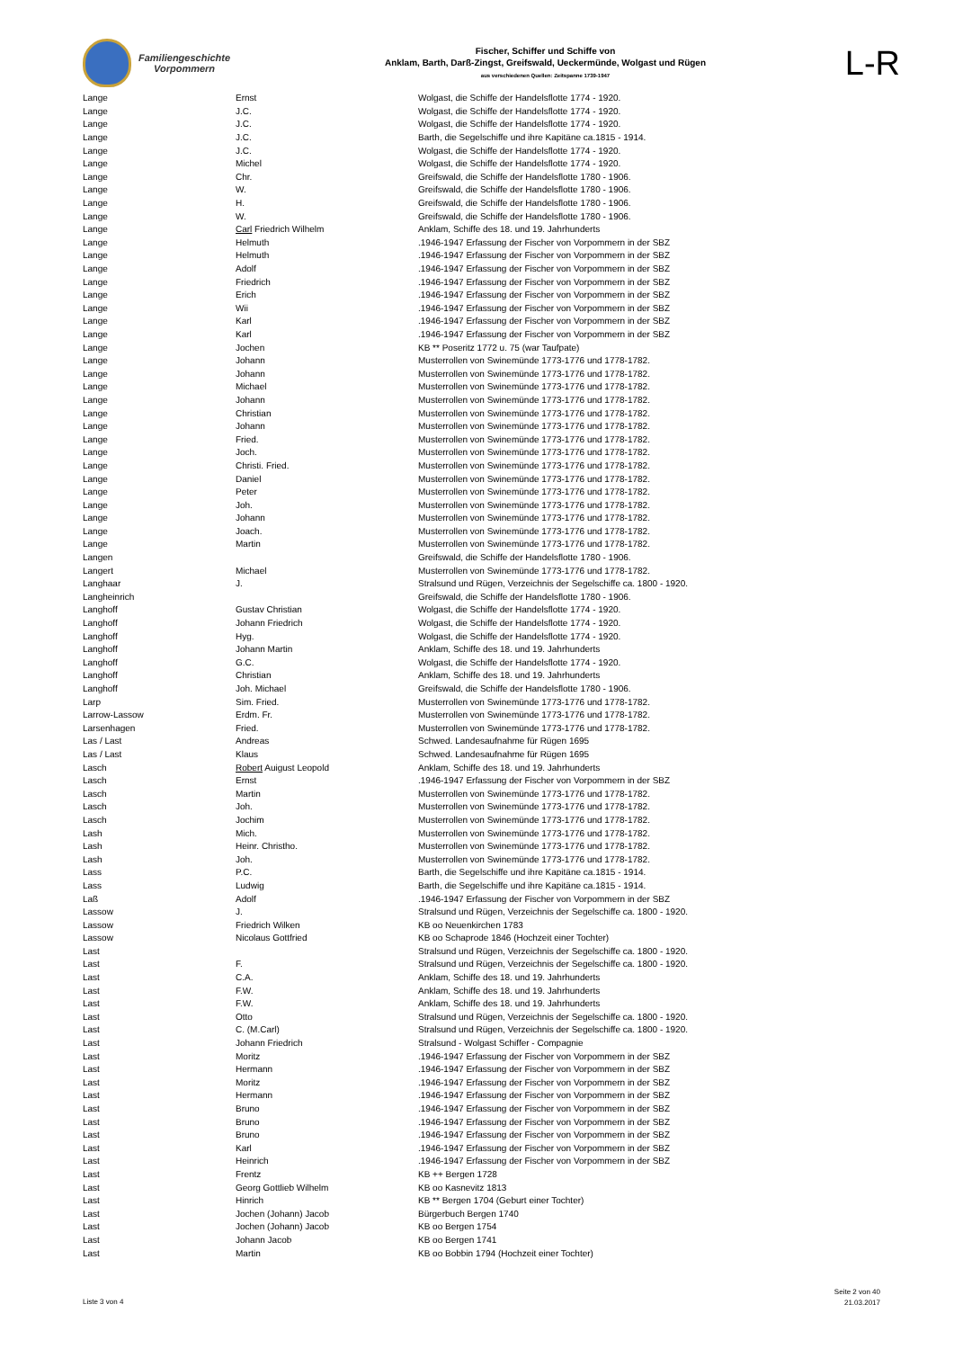Familiengeschichte
Vorpommern
Fischer, Schiffer und Schiffe von
Anklam, Barth, Darß-Zingst, Greifswald, Ueckermünde, Wolgast und Rügen
aus verschiedenen Quellen: Zeitspanne 1739-1947
L-R
| Lange | Ernst | Wolgast, die Schiffe der Handelsflotte 1774 - 1920. |
| Lange | J.C. | Wolgast, die Schiffe der Handelsflotte 1774 - 1920. |
| Lange | J.C. | Wolgast, die Schiffe der Handelsflotte 1774 - 1920. |
| Lange | J.C. | Barth, die Segelschiffe und ihre Kapitäne ca.1815 - 1914. |
| Lange | J.C. | Wolgast, die Schiffe der Handelsflotte 1774 - 1920. |
| Lange | Michel | Wolgast, die Schiffe der Handelsflotte 1774 - 1920. |
| Lange | Chr. | Greifswald, die Schiffe der Handelsflotte 1780 - 1906. |
| Lange | W. | Greifswald, die Schiffe der Handelsflotte 1780 - 1906. |
| Lange | H. | Greifswald, die Schiffe der Handelsflotte 1780 - 1906. |
| Lange | W. | Greifswald, die Schiffe der Handelsflotte 1780 - 1906. |
| Lange | Carl Friedrich Wilhelm | Anklam, Schiffe des 18. und 19. Jahrhunderts |
| Lange | Helmuth | .1946-1947 Erfassung der Fischer von Vorpommern in der SBZ |
| Lange | Helmuth | .1946-1947 Erfassung der Fischer von Vorpommern in der SBZ |
| Lange | Adolf | .1946-1947 Erfassung der Fischer von Vorpommern in der SBZ |
| Lange | Friedrich | .1946-1947 Erfassung der Fischer von Vorpommern in der SBZ |
| Lange | Erich | .1946-1947 Erfassung der Fischer von Vorpommern in der SBZ |
| Lange | Wii | .1946-1947 Erfassung der Fischer von Vorpommern in der SBZ |
| Lange | Karl | .1946-1947 Erfassung der Fischer von Vorpommern in der SBZ |
| Lange | Karl | .1946-1947 Erfassung der Fischer von Vorpommern in der SBZ |
| Lange | Jochen | KB ** Poseritz 1772 u. 75 (war Taufpate) |
| Lange | Johann | Musterrollen von Swinemünde 1773-1776 und 1778-1782. |
| Lange | Johann | Musterrollen von Swinemünde 1773-1776 und 1778-1782. |
| Lange | Michael | Musterrollen von Swinemünde 1773-1776 und 1778-1782. |
| Lange | Johann | Musterrollen von Swinemünde 1773-1776 und 1778-1782. |
| Lange | Christian | Musterrollen von Swinemünde 1773-1776 und 1778-1782. |
| Lange | Johann | Musterrollen von Swinemünde 1773-1776 und 1778-1782. |
| Lange | Fried. | Musterrollen von Swinemünde 1773-1776 und 1778-1782. |
| Lange | Joch. | Musterrollen von Swinemünde 1773-1776 und 1778-1782. |
| Lange | Christi. Fried. | Musterrollen von Swinemünde 1773-1776 und 1778-1782. |
| Lange | Daniel | Musterrollen von Swinemünde 1773-1776 und 1778-1782. |
| Lange | Peter | Musterrollen von Swinemünde 1773-1776 und 1778-1782. |
| Lange | Joh. | Musterrollen von Swinemünde 1773-1776 und 1778-1782. |
| Lange | Johann | Musterrollen von Swinemünde 1773-1776 und 1778-1782. |
| Lange | Joach. | Musterrollen von Swinemünde 1773-1776 und 1778-1782. |
| Lange | Martin | Musterrollen von Swinemünde 1773-1776 und 1778-1782. |
| Langen | | Greifswald, die Schiffe der Handelsflotte 1780 - 1906. |
| Langert | Michael | Musterrollen von Swinemünde 1773-1776 und 1778-1782. |
| Langhaar | J. | Stralsund und Rügen, Verzeichnis der Segelschiffe ca. 1800 - 1920. |
| Langheinrich | | Greifswald, die Schiffe der Handelsflotte 1780 - 1906. |
| Langhoff | Gustav Christian | Wolgast, die Schiffe der Handelsflotte 1774 - 1920. |
| Langhoff | Johann Friedrich | Wolgast, die Schiffe der Handelsflotte 1774 - 1920. |
| Langhoff | Hyg. | Wolgast, die Schiffe der Handelsflotte 1774 - 1920. |
| Langhoff | Johann Martin | Anklam, Schiffe des 18. und 19. Jahrhunderts |
| Langhoff | G.C. | Wolgast, die Schiffe der Handelsflotte 1774 - 1920. |
| Langhoff | Christian | Anklam, Schiffe des 18. und 19. Jahrhunderts |
| Langhoff | Joh. Michael | Greifswald, die Schiffe der Handelsflotte 1780 - 1906. |
| Larp | Sim. Fried. | Musterrollen von Swinemünde 1773-1776 und 1778-1782. |
| Larrow-Lassow | Erdm. Fr. | Musterrollen von Swinemünde 1773-1776 und 1778-1782. |
| Larsenhagen | Fried. | Musterrollen von Swinemünde 1773-1776 und 1778-1782. |
| Las / Last | Andreas | Schwed. Landesaufnahme für Rügen 1695 |
| Las / Last | Klaus | Schwed. Landesaufnahme für Rügen 1695 |
| Lasch | Robert Auigust Leopold | Anklam, Schiffe des 18. und 19. Jahrhunderts |
| Lasch | Ernst | .1946-1947 Erfassung der Fischer von Vorpommern in der SBZ |
| Lasch | Martin | Musterrollen von Swinemünde 1773-1776 und 1778-1782. |
| Lasch | Joh. | Musterrollen von Swinemünde 1773-1776 und 1778-1782. |
| Lasch | Jochim | Musterrollen von Swinemünde 1773-1776 und 1778-1782. |
| Lash | Mich. | Musterrollen von Swinemünde 1773-1776 und 1778-1782. |
| Lash | Heinr. Christho. | Musterrollen von Swinemünde 1773-1776 und 1778-1782. |
| Lash | Joh. | Musterrollen von Swinemünde 1773-1776 und 1778-1782. |
| Lass | P.C. | Barth, die Segelschiffe und ihre Kapitäne ca.1815 - 1914. |
| Lass | Ludwig | Barth, die Segelschiffe und ihre Kapitäne ca.1815 - 1914. |
| Laß | Adolf | .1946-1947 Erfassung der Fischer von Vorpommern in der SBZ |
| Lassow | J. | Stralsund und Rügen, Verzeichnis der Segelschiffe ca. 1800 - 1920. |
| Lassow | Friedrich Wilken | KB oo Neuenkirchen 1783 |
| Lassow | Nicolaus Gottfried | KB oo Schaprode 1846 (Hochzeit einer Tochter) |
| Last | | Stralsund und Rügen, Verzeichnis der Segelschiffe ca. 1800 - 1920. |
| Last | F. | Stralsund und Rügen, Verzeichnis der Segelschiffe ca. 1800 - 1920. |
| Last | C.A. | Anklam, Schiffe des 18. und 19. Jahrhunderts |
| Last | F.W. | Anklam, Schiffe des 18. und 19. Jahrhunderts |
| Last | F.W. | Anklam, Schiffe des 18. und 19. Jahrhunderts |
| Last | Otto | Stralsund und Rügen, Verzeichnis der Segelschiffe ca. 1800 - 1920. |
| Last | C. (M.Carl) | Stralsund und Rügen, Verzeichnis der Segelschiffe ca. 1800 - 1920. |
| Last | Johann Friedrich | Stralsund - Wolgast Schiffer - Compagnie |
| Last | Moritz | .1946-1947 Erfassung der Fischer von Vorpommern in der SBZ |
| Last | Hermann | .1946-1947 Erfassung der Fischer von Vorpommern in der SBZ |
| Last | Moritz | .1946-1947 Erfassung der Fischer von Vorpommern in der SBZ |
| Last | Hermann | .1946-1947 Erfassung der Fischer von Vorpommern in der SBZ |
| Last | Bruno | .1946-1947 Erfassung der Fischer von Vorpommern in der SBZ |
| Last | Bruno | .1946-1947 Erfassung der Fischer von Vorpommern in der SBZ |
| Last | Bruno | .1946-1947 Erfassung der Fischer von Vorpommern in der SBZ |
| Last | Karl | .1946-1947 Erfassung der Fischer von Vorpommern in der SBZ |
| Last | Heinrich | .1946-1947 Erfassung der Fischer von Vorpommern in der SBZ |
| Last | Frentz | KB ++ Bergen 1728 |
| Last | Georg Gottlieb Wilhelm | KB oo Kasnevitz 1813 |
| Last | Hinrich | KB ** Bergen 1704 (Geburt einer Tochter) |
| Last | Jochen (Johann) Jacob | Bürgerbuch Bergen 1740 |
| Last | Jochen (Johann) Jacob | KB oo Bergen 1754 |
| Last | Johann Jacob | KB oo Bergen 1741 |
| Last | Martin | KB oo Bobbin 1794 (Hochzeit einer Tochter) |
Liste 3 von 4
Seite 2 von 40
21.03.2017